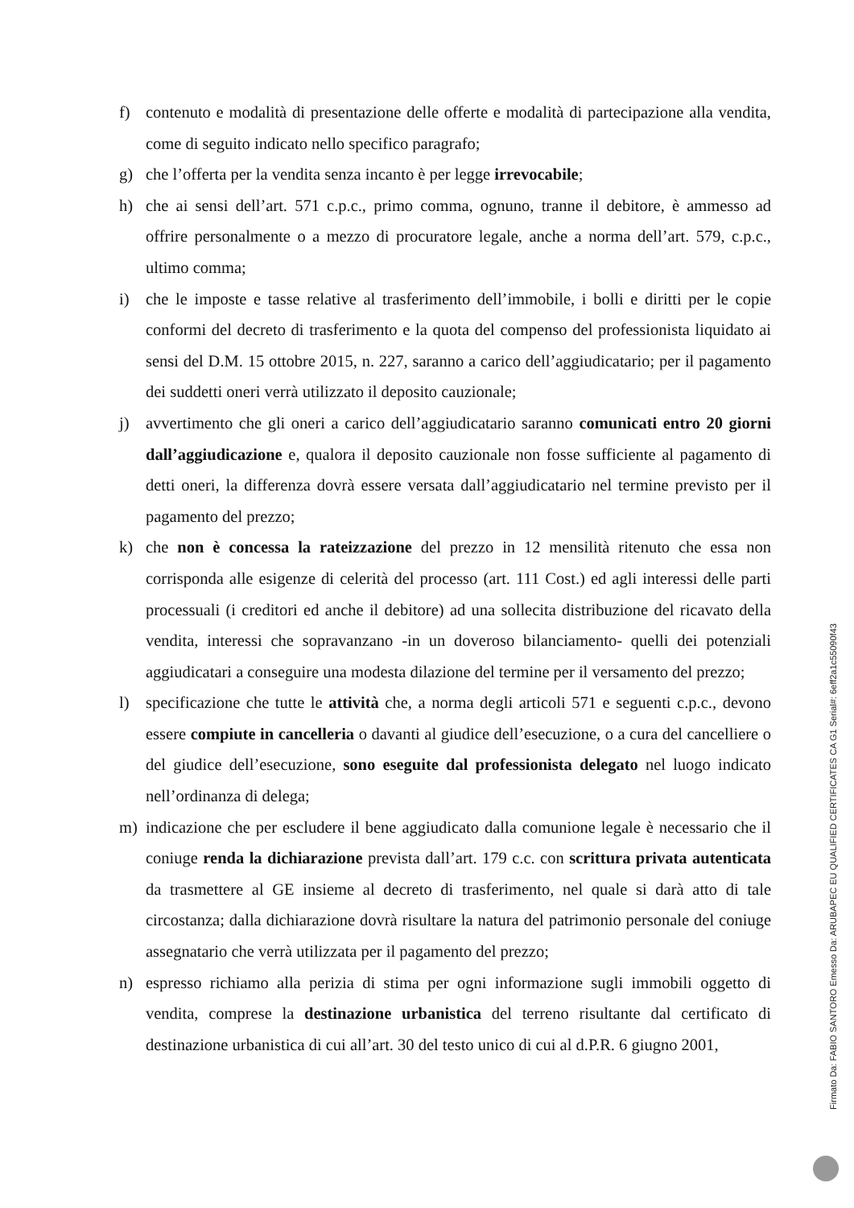f) contenuto e modalità di presentazione delle offerte e modalità di partecipazione alla vendita, come di seguito indicato nello specifico paragrafo;
g) che l’offerta per la vendita senza incanto è per legge irrevocabile;
h) che ai sensi dell’art. 571 c.p.c., primo comma, ognuno, tranne il debitore, è ammesso ad offrire personalmente o a mezzo di procuratore legale, anche a norma dell’art. 579, c.p.c., ultimo comma;
i) che le imposte e tasse relative al trasferimento dell’immobile, i bolli e diritti per le copie conformi del decreto di trasferimento e la quota del compenso del professionista liquidato ai sensi del D.M. 15 ottobre 2015, n. 227, saranno a carico dell’aggiudicatario; per il pagamento dei suddetti oneri verrà utilizzato il deposito cauzionale;
j) avvertimento che gli oneri a carico dell’aggiudicatario saranno comunicati entro 20 giorni dall’aggiudicazione e, qualora il deposito cauzionale non fosse sufficiente al pagamento di detti oneri, la differenza dovrà essere versata dall’aggiudicatario nel termine previsto per il pagamento del prezzo;
k) che non è concessa la rateizzazione del prezzo in 12 mensilità ritenuto che essa non corrisponda alle esigenze di celerità del processo (art. 111 Cost.) ed agli interessi delle parti processuali (i creditori ed anche il debitore) ad una sollecita distribuzione del ricavato della vendita, interessi che sopravanzano -in un doveroso bilanciamento- quelli dei potenziali aggiudicatari a conseguire una modesta dilazione del termine per il versamento del prezzo;
l) specificazione che tutte le attività che, a norma degli articoli 571 e seguenti c.p.c., devono essere compiute in cancelleria o davanti al giudice dell’esecuzione, o a cura del cancelliere o del giudice dell’esecuzione, sono eseguite dal professionista delegato nel luogo indicato nell’ordinanza di delega;
m) indicazione che per escludere il bene aggiudicato dalla comunione legale è necessario che il coniuge renda la dichiarazione prevista dall’art. 179 c.c. con scrittura privata autenticata da trasmettere al GE insieme al decreto di trasferimento, nel quale si darà atto di tale circostanza; dalla dichiarazione dovrà risultare la natura del patrimonio personale del coniuge assegnatario che verrà utilizzata per il pagamento del prezzo;
n) espresso richiamo alla perizia di stima per ogni informazione sugli immobili oggetto di vendita, comprese la destinazione urbanistica del terreno risultante dal certificato di destinazione urbanistica di cui all’art. 30 del testo unico di cui al d.P.R. 6 giugno 2001,
Firmato Da: FABIO SANTORO Emesso Da: ARUBAPEC EU QUALIFIED CERTIFICATES CA G1 Serial#: 6eff2a1c55090f43